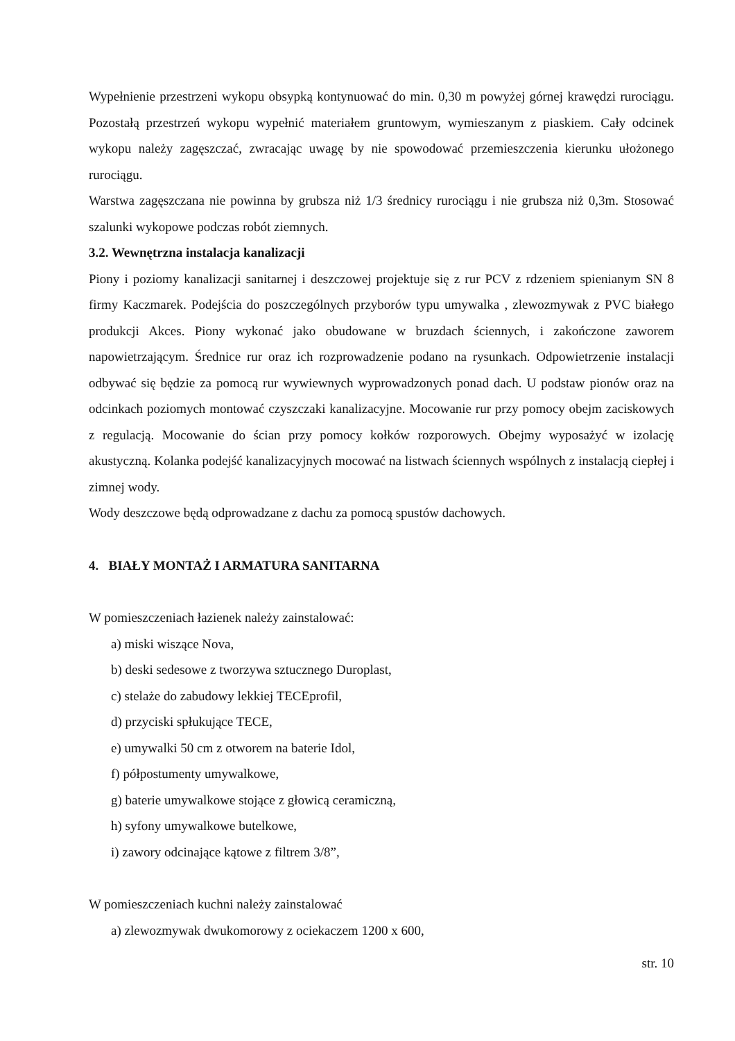Wypełnienie przestrzeni wykopu obsypką kontynuować do min. 0,30 m powyżej górnej krawędzi rurociągu. Pozostałą przestrzeń wykopu wypełnić materiałem gruntowym, wymieszanym z piaskiem. Cały odcinek wykopu należy zagęszczać, zwracając uwagę by nie spowodować przemieszczenia kierunku ułożonego rurociągu.
Warstwa zagęszczana nie powinna by grubsza niż 1/3 średnicy rurociągu i nie grubsza niż 0,3m. Stosować szalunki wykopowe podczas robót ziemnych.
3.2. Wewnętrzna instalacja kanalizacji
Piony i poziomy kanalizacji sanitarnej i deszczowej projektuje się z rur PCV z rdzeniem spienianym SN 8 firmy Kaczmarek. Podejścia do poszczególnych przyborów typu umywalka , zlewozmywak z PVC białego produkcji Akces. Piony wykonać jako obudowane w bruzdach ściennych, i zakończone zaworem napowietrzającym. Średnice rur oraz ich rozprowadzenie podano na rysunkach. Odpowietrzenie instalacji odbywać się będzie za pomocą rur wywiewnych wyprowadzonych ponad dach. U podstaw pionów oraz na odcinkach poziomych montować czyszczaki kanalizacyjne. Mocowanie rur przy pomocy obejm zaciskowych z regulacją. Mocowanie do ścian przy pomocy kołków rozporowych. Obejmy wyposażyć w izolację akustyczną. Kolanka podejść kanalizacyjnych mocować na listwach ściennych wspólnych z instalacją ciepłej i zimnej wody.
Wody deszczowe będą odprowadzane z dachu za pomocą spustów dachowych.
4. BIAŁY MONTAŻ I ARMATURA SANITARNA
W pomieszczeniach łazienek należy zainstalować:
a) miski wiszące Nova,
b) deski sedesowe z tworzywa sztucznego Duroplast,
c) stelaże do zabudowy lekkiej TECEprofil,
d) przyciski spłukujące TECE,
e) umywalki 50 cm z otworem na baterie Idol,
f) półpostumenty umywalkowe,
g) baterie umywalkowe stojące z głowicą ceramiczną,
h) syfony umywalkowe butelkowe,
i) zawory odcinające kątowe z filtrem 3/8”,
W pomieszczeniach kuchni należy zainstalować
a) zlewozmywak dwukomorowy z ociekaczem 1200 x 600,
str. 10